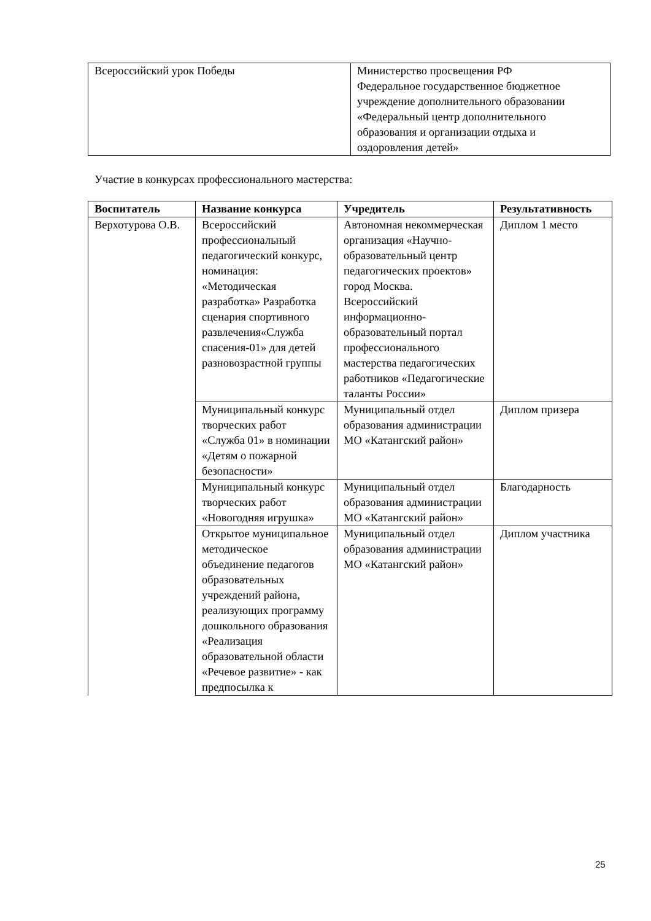| Всероссийский урок Победы | Министерство просвещения РФ Федеральное государственное бюджетное учреждение дополнительного образовании «Федеральный центр дополнительного образования и организации отдыха и оздоровления детей» |
Участие в конкурсах профессионального мастерства:
| Воспитатель | Название конкурса | Учредитель | Результативность |
| --- | --- | --- | --- |
| Верхотурова О.В. | Всероссийский профессиональный педагогический конкурс, номинация: «Методическая разработка» Разработка сценария спортивного развлечения«Служба спасения-01» для детей разновозрастной группы | Автономная некоммерческая организация «Научно-образовательный центр педагогических проектов» город Москва. Всероссийский информационно-образовательный портал профессионального мастерства педагогических работников «Педагогические таланты России» | Диплом 1 место |
| | Муниципальный конкурс творческих работ «Служба 01» в номинации «Детям о пожарной безопасности» | Муниципальный отдел образования администрации МО «Катангский район» | Диплом призера |
| | Муниципальный конкурс творческих работ «Новогодняя игрушка» | Муниципальный отдел образования администрации МО «Катангский район» | Благодарность |
| | Открытое муниципальное методическое объединение педагогов образовательных учреждений района, реализующих программу дошкольного образования «Реализация образовательной области «Речевое развитие» - как предпосылка к | Муниципальный отдел образования администрации МО «Катангский район» | Диплом участника |
25